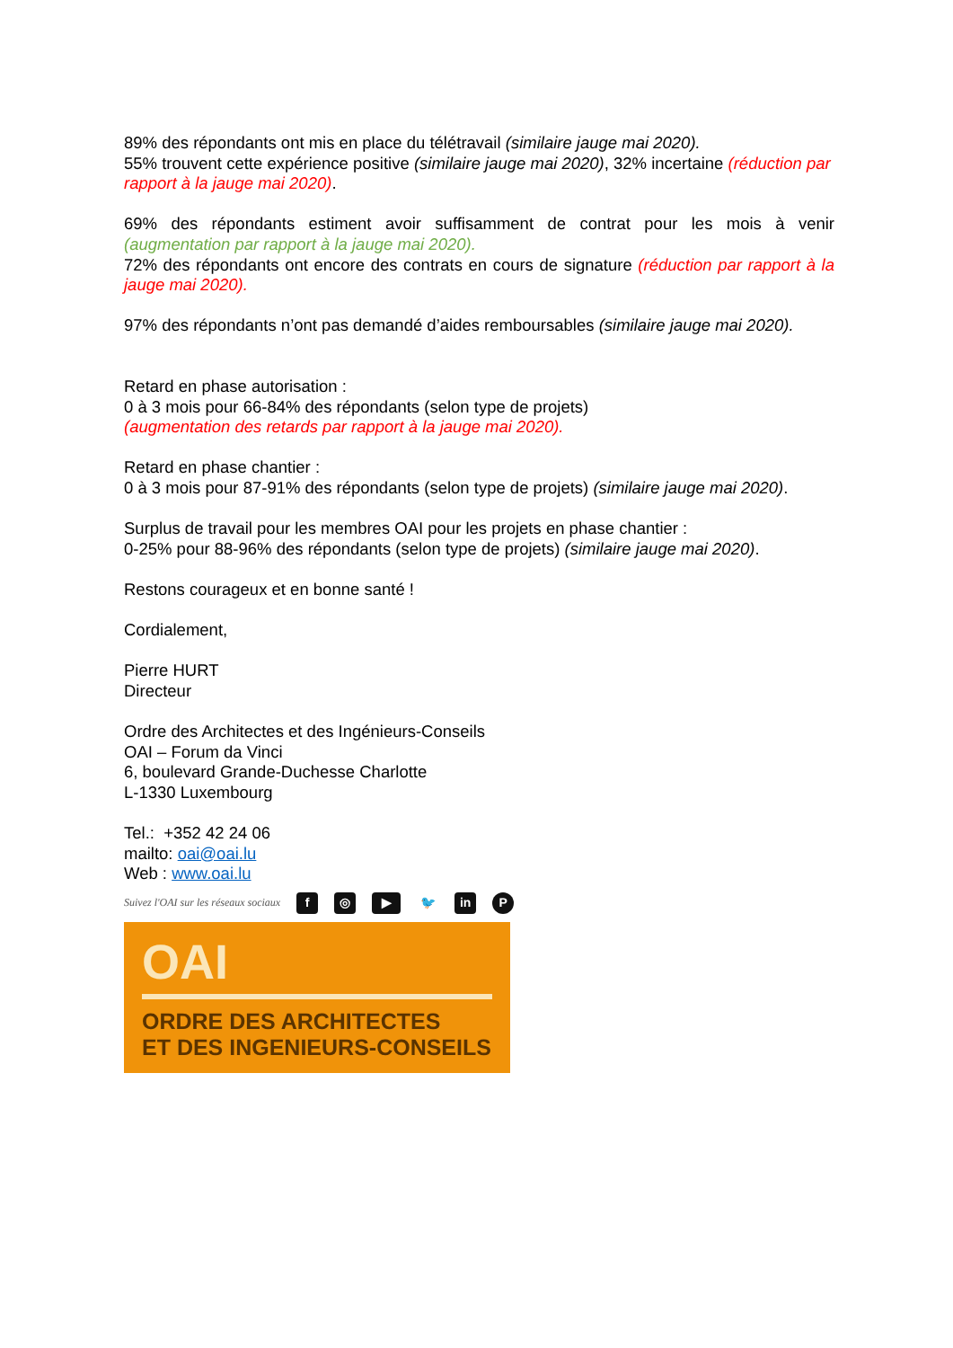89% des répondants ont mis en place du télétravail (similaire jauge mai 2020).
55% trouvent cette expérience positive (similaire jauge mai 2020), 32% incertaine (réduction par rapport à la jauge mai 2020).
69% des répondants estiment avoir suffisamment de contrat pour les mois à venir (augmentation par rapport à la jauge mai 2020).
72% des répondants ont encore des contrats en cours de signature (réduction par rapport à la jauge mai 2020).
97% des répondants n’ont pas demandé d’aides remboursables (similaire jauge mai 2020).
Retard en phase autorisation :
0 à 3 mois pour 66-84% des répondants (selon type de projets)
(augmentation des retards par rapport à la jauge mai 2020).
Retard en phase chantier :
0 à 3 mois pour 87-91% des répondants (selon type de projets) (similaire jauge mai 2020).
Surplus de travail pour les membres OAI pour les projets en phase chantier :
0-25% pour 88-96% des répondants (selon type de projets) (similaire jauge mai 2020).
Restons courageux et en bonne santé !
Cordialement,
Pierre HURT
Directeur
Ordre des Architectes et des Ingénieurs-Conseils
OAI – Forum da Vinci
6, boulevard Grande-Duchesse Charlotte
L-1330 Luxembourg
Tel.: +352 42 24 06
mailto: oai@oai.lu
Web : www.oai.lu
Suivez l'OAI sur les réseaux sociaux f ◎ ▶ 🐦 in P
OAI
ORDRE DES ARCHITECTES
ET DES INGENIEURS-CONSEILS